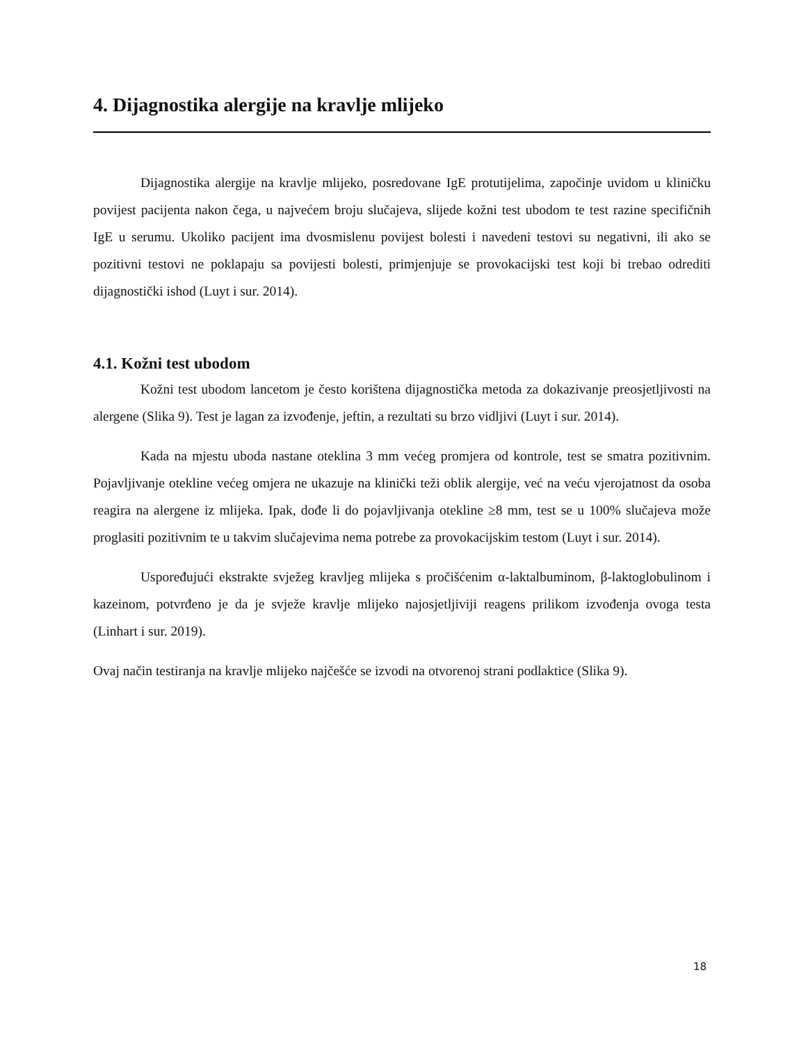4. Dijagnostika alergije na kravlje mlijeko
Dijagnostika alergije na kravlje mlijeko, posredovane IgE protutijelima, započinje uvidom u kliničku povijest pacijenta nakon čega, u najvećem broju slučajeva, slijede kožni test ubodom te test razine specifičnih IgE u serumu. Ukoliko pacijent ima dvosmislenu povijest bolesti i navedeni testovi su negativni, ili ako se pozitivni testovi ne poklapaju sa povijesti bolesti, primjenjuje se provokacijski test koji bi trebao odrediti dijagnostički ishod (Luyt i sur. 2014).
4.1. Kožni test ubodom
Kožni test ubodom lancetom je često korištena dijagnostička metoda za dokazivanje preosjetljivosti na alergene (Slika 9). Test je lagan za izvođenje, jeftin, a rezultati su brzo vidljivi (Luyt i sur. 2014).
Kada na mjestu uboda nastane oteklina 3 mm većeg promjera od kontrole, test se smatra pozitivnim. Pojavljivanje otekline većeg omjera ne ukazuje na klinički teži oblik alergije, već na veću vjerojatnost da osoba reagira na alergene iz mlijeka. Ipak, dođe li do pojavljivanja otekline ≥8 mm, test se u 100% slučajeva može proglasiti pozitivnim te u takvim slučajevima nema potrebe za provokacijskim testom (Luyt i sur. 2014).
Uspoređujući ekstrakte svježeg kravljeg mlijeka s pročišćenim α-laktalbuminom, β-laktoglobulinom i kazeinom, potvrđeno je da je svježe kravlje mlijeko najosjetljiviji reagens prilikom izvođenja ovoga testa (Linhart i sur. 2019).
Ovaj način testiranja na kravlje mlijeko najčešće se izvodi na otvorenoj strani podlaktice (Slika 9).
18